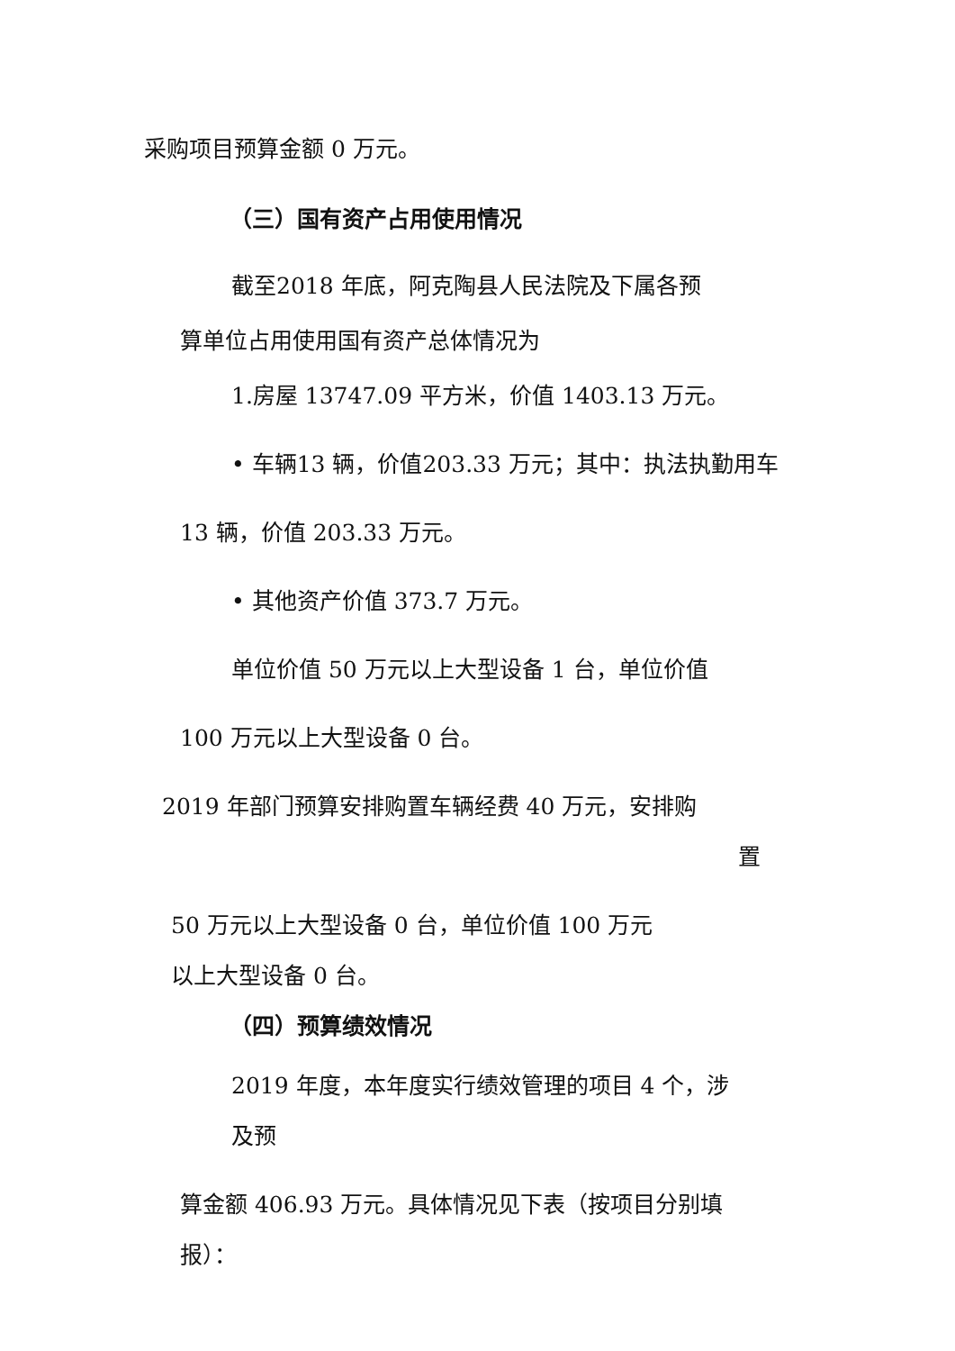采购项目预算金额 0 万元。
（三）国有资产占用使用情况
截至2018 年底，阿克陶县人民法院及下属各预
算单位占用使用国有资产总体情况为
1.房屋 13747.09 平方米，价值 1403.13 万元。
• 车辆13 辆，价值203.33 万元；其中：执法执勤用车
13 辆，价值 203.33 万元。
• 其他资产价值 373.7 万元。
单位价值 50 万元以上大型设备 1 台，单位价值
100 万元以上大型设备 0 台。
2019 年部门预算安排购置车辆经费 40 万元，安排购
置
50 万元以上大型设备 0 台，单位价值 100 万元
以上大型设备 0 台。
（四）预算绩效情况
2019 年度，本年度实行绩效管理的项目 4 个，涉
及预
算金额 406.93 万元。具体情况见下表（按项目分别填
报）：